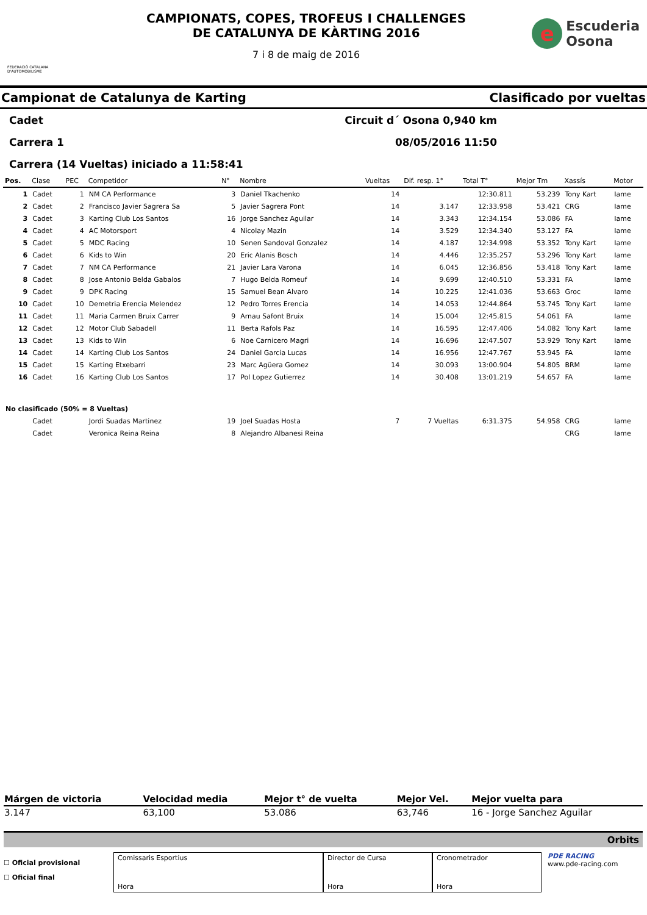FEDERACIÓ CATALANA D'AUTOMOBILISME
CAMPIONATS, COPES, TROFEUS I CHALLENGES
DE CATALUNYA DE KÀRTING 2016
7 i 8 de maig de 2016
e
Escuderia
Osona
Campionat de Catalunya de Karting Clasificado por vueltas
Cadet Circuit d´ Osona 0,940 km
Carrera 1 08/05/2016 11:50
Carrera (14 Vueltas) iniciado a 11:58:41
| Pos. | Clase | PEC | Competidor | N° | Nombre | Vueltas | Dif. resp. 1° | Total T° | Mejor Tm | Xassís | Motor |
| --- | --- | --- | --- | --- | --- | --- | --- | --- | --- | --- | --- |
| 1 | Cadet | 1 | NM CA Performance | 3 | Daniel Tkachenko | 14 | | 12:30.811 | 53.239 | Tony Kart | Iame |
| 2 | Cadet | 2 | Francisco Javier Sagrera Sa | 5 | Javier Sagrera Pont | 14 | 3.147 | 12:33.958 | 53.421 | CRG | Iame |
| 3 | Cadet | 3 | Karting Club Los Santos | 16 | Jorge Sanchez Aguilar | 14 | 3.343 | 12:34.154 | 53.086 | FA | Iame |
| 4 | Cadet | 4 | AC Motorsport | 4 | Nicolay Mazin | 14 | 3.529 | 12:34.340 | 53.127 | FA | Iame |
| 5 | Cadet | 5 | MDC Racing | 10 | Senen Sandoval Gonzalez | 14 | 4.187 | 12:34.998 | 53.352 | Tony Kart | Iame |
| 6 | Cadet | 6 | Kids to Win | 20 | Eric Alanis Bosch | 14 | 4.446 | 12:35.257 | 53.296 | Tony Kart | Iame |
| 7 | Cadet | 7 | NM CA Performance | 21 | Javier Lara Varona | 14 | 6.045 | 12:36.856 | 53.418 | Tony Kart | Iame |
| 8 | Cadet | 8 | Jose Antonio Belda Gabalos | 7 | Hugo Belda Romeuf | 14 | 9.699 | 12:40.510 | 53.331 | FA | Iame |
| 9 | Cadet | 9 | DPK Racing | 15 | Samuel Bean Alvaro | 14 | 10.225 | 12:41.036 | 53.663 | Groc | Iame |
| 10 | Cadet | 10 | Demetria Erencia Melendez | 12 | Pedro Torres Erencia | 14 | 14.053 | 12:44.864 | 53.745 | Tony Kart | Iame |
| 11 | Cadet | 11 | Maria Carmen Bruix Carrer | 9 | Arnau Safont Bruix | 14 | 15.004 | 12:45.815 | 54.061 | FA | Iame |
| 12 | Cadet | 12 | Motor Club Sabadell | 11 | Berta Rafols Paz | 14 | 16.595 | 12:47.406 | 54.082 | Tony Kart | Iame |
| 13 | Cadet | 13 | Kids to Win | 6 | Noe Carnicero Magri | 14 | 16.696 | 12:47.507 | 53.929 | Tony Kart | Iame |
| 14 | Cadet | 14 | Karting Club Los Santos | 24 | Daniel Garcia Lucas | 14 | 16.956 | 12:47.767 | 53.945 | FA | Iame |
| 15 | Cadet | 15 | Karting Etxebarri | 23 | Marc Agüera Gomez | 14 | 30.093 | 13:00.904 | 54.805 | BRM | Iame |
| 16 | Cadet | 16 | Karting Club Los Santos | 17 | Pol Lopez Gutierrez | 14 | 30.408 | 13:01.219 | 54.657 | FA | Iame |
| No clasificado (50% = 8 Vueltas) | | | | | | | | | | | |
| | Cadet | | Jordi Suadas Martinez | 19 | Joel Suadas Hosta | 7 | 7 Vueltas | 6:31.375 | 54.958 | CRG | Iame |
| | Cadet | | Veronica Reina Reina | 8 | Alejandro Albanesi Reina | | | | | CRG | Iame |
| Márgen de victoria | Velocidad media | Mejor t° de vuelta | Mejor Vel. | Mejor vuelta para |
| --- | --- | --- | --- | --- |
| 3.147 | 63,100 | 53.086 | 63,746 | 16 - Jorge Sanchez Aguilar |
Orbits
☐ Oficial provisional
☐ Oficial final
Comissaris Esportius
Hora
Director de Cursa
Hora
Cronometrador
Hora
PDE RACING
www.pde-racing.com